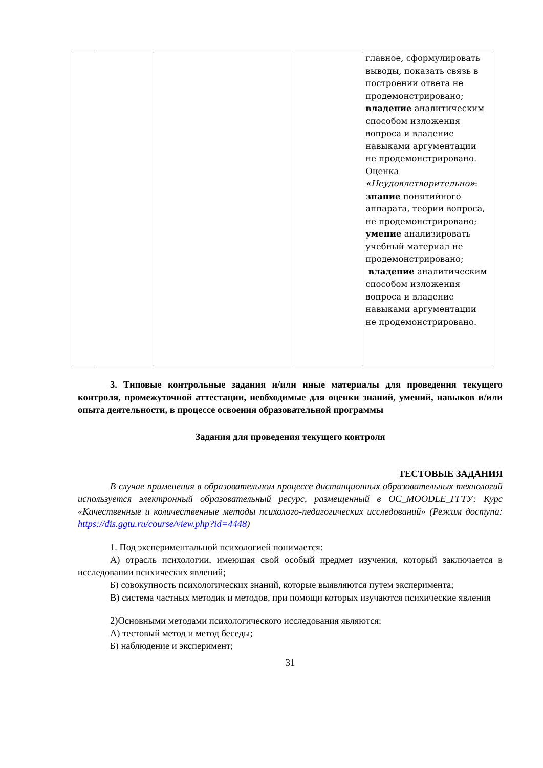| | | | | главное, сформулировать выводы, показать связь в построении ответа не продемонстрировано; владение аналитическим способом изложения вопроса и владение навыками аргументации не продемонстрировано. Оценка « Неудовлетворительно » : знание понятийного аппарата, теории вопроса, не продемонстрировано; умение анализировать учебный материал не продемонстрировано; владение аналитическим способом изложения вопроса и владение навыками аргументации не продемонстрировано. |
3. Типовые контрольные задания и/или иные материалы для проведения текущего контроля, промежуточной аттестации, необходимые для оценки знаний, умений, навыков и/или опыта деятельности, в процессе освоения образовательной программы
Задания для проведения текущего контроля
ТЕСТОВЫЕ ЗАДАНИЯ
В случае применения в образовательном процессе дистанционных образовательных технологий используется электронный образовательный ресурс, размещенный в ОС_MOODLE_ГГТУ: Курс «Качественные и количественные методы психолого-педагогических исследований» (Режим доступа: https://dis.ggtu.ru/course/view.php?id=4448)
1. Под экспериментальной психологией понимается:
А) отрасль психологии, имеющая свой особый предмет изучения, который заключается в исследовании психических явлений;
Б) совокупность психологических знаний, которые выявляются путем эксперимента;
В) система частных методик и методов, при помощи которых изучаются психические явления
2)Основными методами психологического исследования являются:
А) тестовый метод и метод беседы;
Б) наблюдение и эксперимент;
31